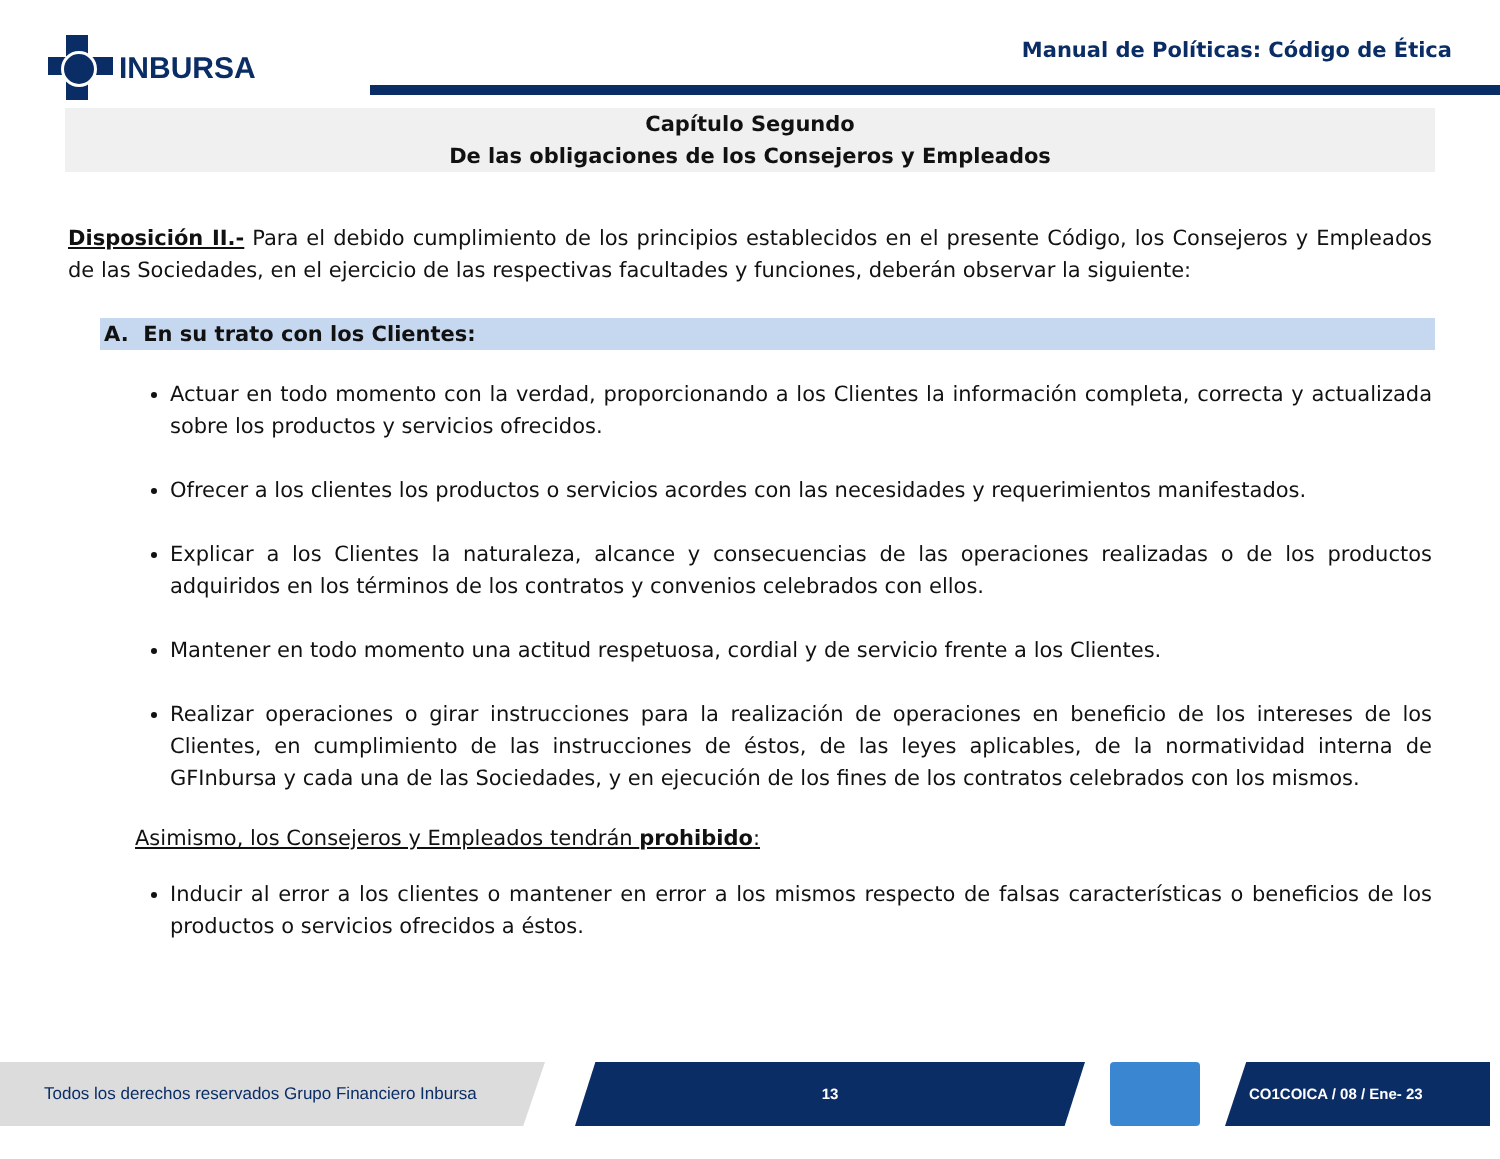INBURSA
Manual de Políticas: Código de Ética
Capítulo Segundo
De las obligaciones de los Consejeros y Empleados
Disposición II.- Para el debido cumplimiento de los principios establecidos en el presente Código, los Consejeros y Empleados de las Sociedades, en el ejercicio de las respectivas facultades y funciones, deberán observar la siguiente:
A. En su trato con los Clientes:
Actuar en todo momento con la verdad, proporcionando a los Clientes la información completa, correcta y actualizada sobre los productos y servicios ofrecidos.
Ofrecer a los clientes los productos o servicios acordes con las necesidades y requerimientos manifestados.
Explicar a los Clientes la naturaleza, alcance y consecuencias de las operaciones realizadas o de los productos adquiridos en los términos de los contratos y convenios celebrados con ellos.
Mantener en todo momento una actitud respetuosa, cordial y de servicio frente a los Clientes.
Realizar operaciones o girar instrucciones para la realización de operaciones en beneficio de los intereses de los Clientes, en cumplimiento de las instrucciones de éstos, de las leyes aplicables, de la normatividad interna de GFInbursa y cada una de las Sociedades, y en ejecución de los fines de los contratos celebrados con los mismos.
Asimismo, los Consejeros y Empleados tendrán prohibido:
Inducir al error a los clientes o mantener en error a los mismos respecto de falsas características o beneficios de los productos o servicios ofrecidos a éstos.
Todos los derechos reservados Grupo Financiero Inbursa
13 CO1COICA / 08 / Ene- 23